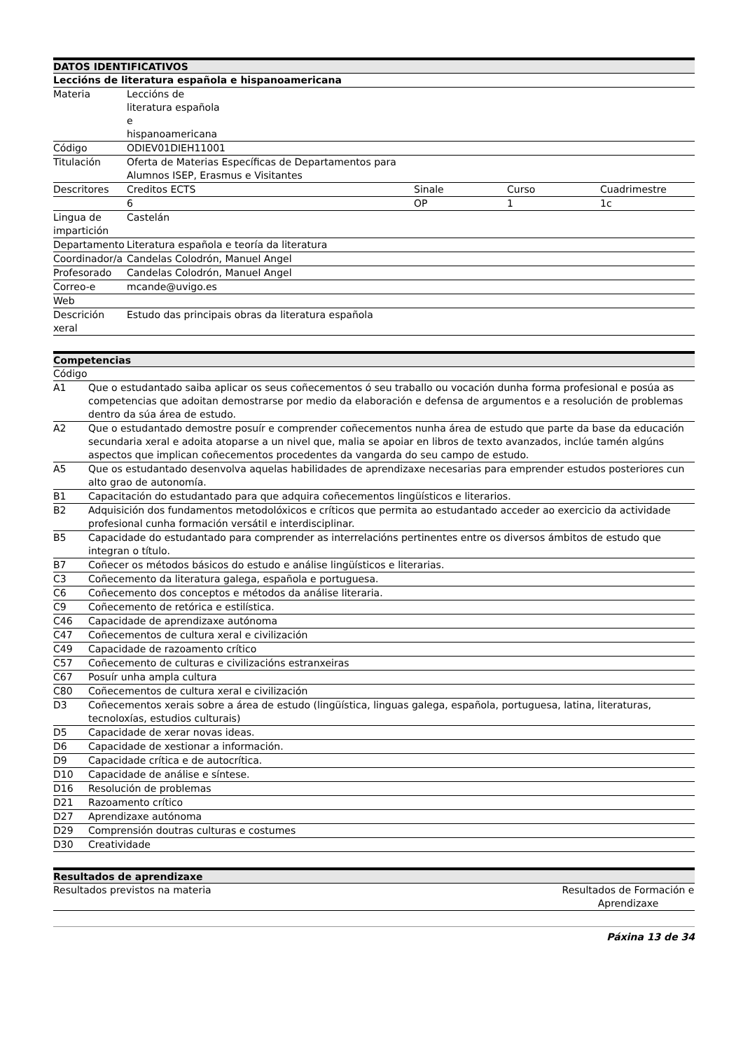| DATOS IDENTIFICATIVOS | | | | |
| --- | --- | --- | --- | --- |
| Leccións de literatura española e hispanoamericana | | | | |
| Materia | Leccións de literatura española e hispanoamericana | | | |
| Código | ODIEV01DIEH11001 | | | |
| Titulación | Oferta de Materias Específicas de Departamentos para Alumnos ISEP, Erasmus e Visitantes | | | |
| Descritores | Creditos ECTS | Sinale | Curso | Cuadrimestre |
| | 6 | OP | 1 | 1c |
| Lingua de impartición | Castelán | | | |
| Departamento | Literatura española e teoría da literatura | | | |
| Coordinador/a | Candelas Colodrón, Manuel Angel | | | |
| Profesorado | Candelas Colodrón, Manuel Angel | | | |
| Correo-e | mcande@uvigo.es | | | |
| Web | | | | |
| Descrición xeral | Estudo das principais obras da literatura española | | | |
| Competencias | |
| --- | --- |
| Código | |
| A1 | Que o estudantado saiba aplicar os seus coñecementos ó seu traballo ou vocación dunha forma profesional e posúa as competencias que adoitan demostrarse por medio da elaboración e defensa de argumentos e a resolución de problemas dentro da súa área de estudo. |
| A2 | Que o estudantado demostre posuír e comprender coñecementos nunha área de estudo que parte da base da educación secundaria xeral e adoita atoparse a un nivel que, malia se apoiar en libros de texto avanzados, inclúe tamén algúns aspectos que implican coñecementos procedentes da vangarda do seu campo de estudo. |
| A5 | Que os estudantado desenvolva aquelas habilidades de aprendizaxe necesarias para emprender estudos posteriores cun alto grao de autonomía. |
| B1 | Capacitación do estudantado para que adquira coñecementos lingüísticos e literarios. |
| B2 | Adquisición dos fundamentos metodolóxicos e críticos que permita ao estudantado acceder ao exercicio da actividade profesional cunha formación versátil e interdisciplinar. |
| B5 | Capacidade do estudantado para comprender as interrelacións pertinentes entre os diversos ámbitos de estudo que integran o título. |
| B7 | Coñecer os métodos básicos do estudo e análise lingüísticos e literarias. |
| C3 | Coñecemento da literatura galega, española e portuguesa. |
| C6 | Coñecemento dos conceptos e métodos da análise literaria. |
| C9 | Coñecemento de retórica e estilística. |
| C46 | Capacidade de aprendizaxe autónoma |
| C47 | Coñecementos de cultura xeral e civilización |
| C49 | Capacidade de razoamento crítico |
| C57 | Coñecemento de culturas e civilizacións estranxeiras |
| C67 | Posuír unha ampla cultura |
| C80 | Coñecementos de cultura xeral e civilización |
| D3 | Coñecementos xerais sobre a área de estudo (lingüística, linguas galega, española, portuguesa, latina, literaturas, tecnoloxías, estudios culturais) |
| D5 | Capacidade de xerar novas ideas. |
| D6 | Capacidade de xestionar a información. |
| D9 | Capacidade crítica e de autocrítica. |
| D10 | Capacidade de análise e síntese. |
| D16 | Resolución de problemas |
| D21 | Razoamento crítico |
| D27 | Aprendizaxe autónoma |
| D29 | Comprensión doutras culturas e costumes |
| D30 | Creatividade |
| Resultados de aprendizaxe | |
| --- | --- |
| Resultados previstos na materia | Resultados de Formación e Aprendizaxe |
Páxina 13 de 34